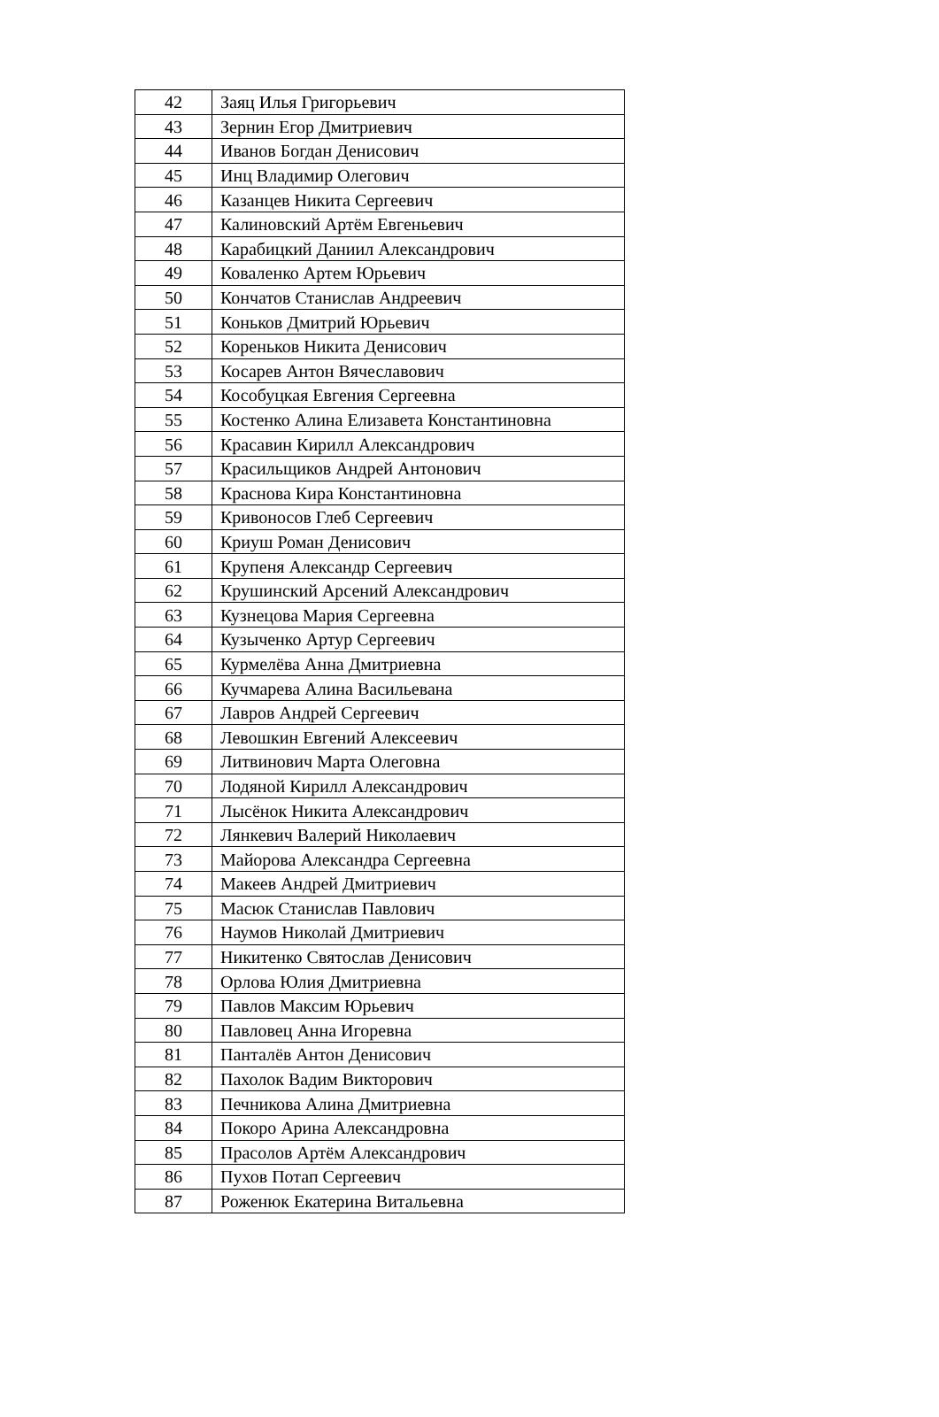| 42 | Заяц Илья Григорьевич |
| 43 | Зернин Егор Дмитриевич |
| 44 | Иванов Богдан Денисович |
| 45 | Инц Владимир Олегович |
| 46 | Казанцев Никита Сергеевич |
| 47 | Калиновский Артём Евгеньевич |
| 48 | Карабицкий Даниил Александрович |
| 49 | Коваленко Артем Юрьевич |
| 50 | Кончатов Станислав Андреевич |
| 51 | Коньков Дмитрий Юрьевич |
| 52 | Кореньков Никита Денисович |
| 53 | Косарев Антон Вячеславович |
| 54 | Кособуцкая Евгения Сергеевна |
| 55 | Костенко Алина Елизавета Константиновна |
| 56 | Красавин Кирилл Александрович |
| 57 | Красильщиков Андрей Антонович |
| 58 | Краснова Кира Константиновна |
| 59 | Кривоносов Глеб Сергеевич |
| 60 | Криуш Роман Денисович |
| 61 | Крупеня Александр Сергеевич |
| 62 | Крушинский Арсений Александрович |
| 63 | Кузнецова Мария Сергеевна |
| 64 | Кузыченко Артур Сергеевич |
| 65 | Курмелёва Анна Дмитриевна |
| 66 | Кучмарева Алина Васильевана |
| 67 | Лавров Андрей Сергеевич |
| 68 | Левошкин Евгений Алексеевич |
| 69 | Литвинович Марта Олеговна |
| 70 | Лодяной Кирилл Александрович |
| 71 | Лысёнок Никита Александрович |
| 72 | Лянкевич Валерий Николаевич |
| 73 | Майорова Александра Сергеевна |
| 74 | Макеев Андрей Дмитриевич |
| 75 | Масюк Станислав Павлович |
| 76 | Наумов Николай Дмитриевич |
| 77 | Никитенко Святослав Денисович |
| 78 | Орлова Юлия Дмитриевна |
| 79 | Павлов Максим Юрьевич |
| 80 | Павловец Анна Игоревна |
| 81 | Панталёв Антон Денисович |
| 82 | Пахолок Вадим Викторович |
| 83 | Печникова Алина Дмитриевна |
| 84 | Покоро Арина Александровна |
| 85 | Прасолов Артём Александрович |
| 86 | Пухов Потап Сергеевич |
| 87 | Роженюк Екатерина Витальевна |